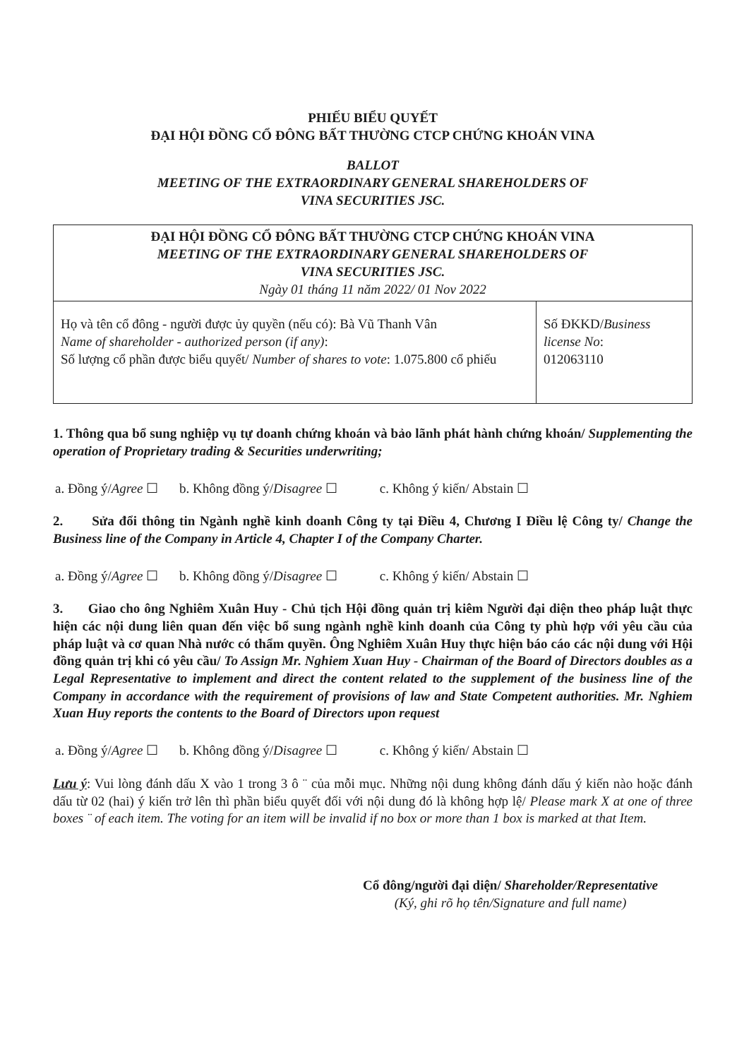PHIẾU BIỂU QUYẾT
ĐẠI HỘI ĐỒNG CỔ ĐÔNG BẤT THƯỜNG CTCP CHỨNG KHOÁN VINA
BALLOT
MEETING OF THE EXTRAORDINARY GENERAL SHAREHOLDERS OF
VINA SECURITIES JSC.
| ĐẠI HỘI ĐỒNG CỔ ĐÔNG BẤT THƯỜNG CTCP CHỨNG KHOÁN VINA MEETING OF THE EXTRAORDINARY GENERAL SHAREHOLDERS OF VINA SECURITIES JSC. Ngày 01 tháng 11 năm 2022/ 01 Nov 2022 | |
| Họ và tên cổ đông - người được ủy quyền (nếu có): Bà Vũ Thanh Vân Name of shareholder - authorized person (if any) : Số lượng cổ phần được biểu quyết/ Number of shares to vote : 1.075.800 cổ phiếu | Số ĐKKD/ Business license No : 012063110 |
1. Thông qua bổ sung nghiệp vụ tự doanh chứng khoán và bảo lãnh phát hành chứng khoán/ Supplementing the operation of Proprietary trading & Securities underwriting;
a. Đồng ý/Agree ☐ b. Không đồng ý/Disagree ☐ c. Không ý kiến/ Abstain ☐
2. Sửa đổi thông tin Ngành nghề kinh doanh Công ty tại Điều 4, Chương I Điều lệ Công ty/ Change the Business line of the Company in Article 4, Chapter I of the Company Charter.
a. Đồng ý/Agree ☐ b. Không đồng ý/Disagree ☐ c. Không ý kiến/ Abstain ☐
3. Giao cho ông Nghiêm Xuân Huy - Chủ tịch Hội đồng quản trị kiêm Người đại diện theo pháp luật thực hiện các nội dung liên quan đến việc bổ sung ngành nghề kinh doanh của Công ty phù hợp với yêu cầu của pháp luật và cơ quan Nhà nước có thẩm quyền. Ông Nghiêm Xuân Huy thực hiện báo cáo các nội dung với Hội đồng quản trị khi có yêu cầu/ To Assign Mr. Nghiem Xuan Huy - Chairman of the Board of Directors doubles as a Legal Representative to implement and direct the content related to the supplement of the business line of the Company in accordance with the requirement of provisions of law and State Competent authorities. Mr. Nghiem Xuan Huy reports the contents to the Board of Directors upon request
a. Đồng ý/Agree ☐ b. Không đồng ý/Disagree ☐ c. Không ý kiến/ Abstain ☐
Lưu ý: Vui lòng đánh dấu X vào 1 trong 3 ô ¨ của mỗi mục. Những nội dung không đánh dấu ý kiến nào hoặc đánh dấu từ 02 (hai) ý kiến trở lên thì phần biểu quyết đối với nội dung đó là không hợp lệ/ Please mark X at one of three boxes ¨ of each item. The voting for an item will be invalid if no box or more than 1 box is marked at that Item.
Cổ đông/người đại diện/ Shareholder/Representative
(Ký, ghi rõ họ tên/Signature and full name)